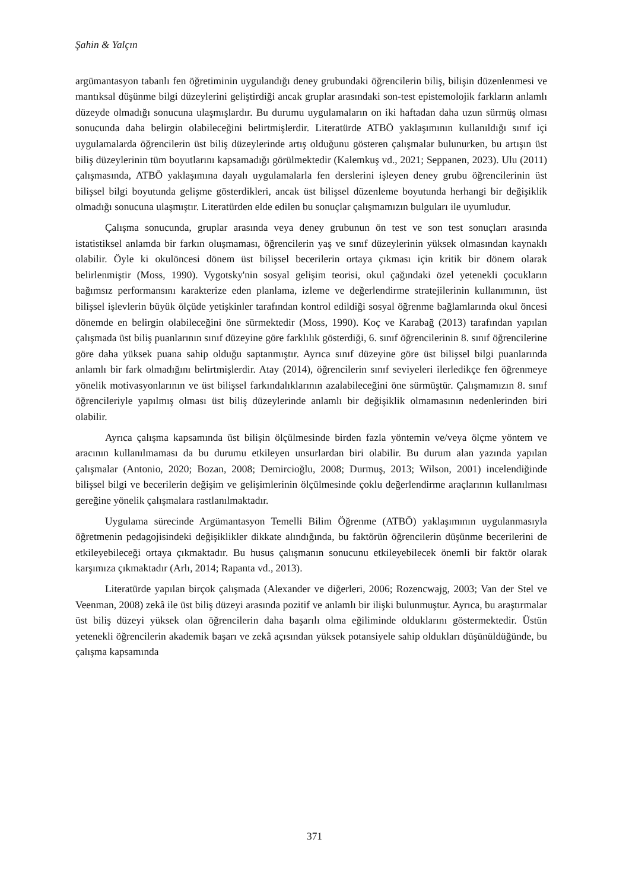Şahin & Yalçın
argümantasyon tabanlı fen öğretiminin uygulandığı deney grubundaki öğrencilerin biliş, bilişin düzenlenmesi ve mantıksal düşünme bilgi düzeylerini geliştirdiği ancak gruplar arasındaki son-test epistemolojik farkların anlamlı düzeyde olmadığı sonucuna ulaşmışlardır. Bu durumu uygulamaların on iki haftadan daha uzun sürmüş olması sonucunda daha belirgin olabileceğini belirtmişlerdir. Literatürde ATBÖ yaklaşımının kullanıldığı sınıf içi uygulamalarda öğrencilerin üst biliş düzeylerinde artış olduğunu gösteren çalışmalar bulunurken, bu artışın üst biliş düzeylerinin tüm boyutlarını kapsamadığı görülmektedir (Kalemkuş vd., 2021; Seppanen, 2023). Ulu (2011) çalışmasında, ATBÖ yaklaşımına dayalı uygulamalarla fen derslerini işleyen deney grubu öğrencilerinin üst bilişsel bilgi boyutunda gelişme gösterdikleri, ancak üst bilişsel düzenleme boyutunda herhangi bir değişiklik olmadığı sonucuna ulaşmıştır. Literatürden elde edilen bu sonuçlar çalışmamızın bulguları ile uyumludur.
Çalışma sonucunda, gruplar arasında veya deney grubunun ön test ve son test sonuçları arasında istatistiksel anlamda bir farkın oluşmaması, öğrencilerin yaş ve sınıf düzeylerinin yüksek olmasından kaynaklı olabilir. Öyle ki okulöncesi dönem üst bilişsel becerilerin ortaya çıkması için kritik bir dönem olarak belirlenmiştir (Moss, 1990). Vygotsky'nin sosyal gelişim teorisi, okul çağındaki özel yetenekli çocukların bağımsız performansını karakterize eden planlama, izleme ve değerlendirme stratejilerinin kullanımının, üst bilişsel işlevlerin büyük ölçüde yetişkinler tarafından kontrol edildiği sosyal öğrenme bağlamlarında okul öncesi dönemde en belirgin olabileceğini öne sürmektedir (Moss, 1990). Koç ve Karabağ (2013) tarafından yapılan çalışmada üst biliş puanlarının sınıf düzeyine göre farklılık gösterdiği, 6. sınıf öğrencilerinin 8. sınıf öğrencilerine göre daha yüksek puana sahip olduğu saptanmıştır. Ayrıca sınıf düzeyine göre üst bilişsel bilgi puanlarında anlamlı bir fark olmadığını belirtmişlerdir. Atay (2014), öğrencilerin sınıf seviyeleri ilerledikçe fen öğrenmeye yönelik motivasyonlarının ve üst bilişsel farkındalıklarının azalabileceğini öne sürmüştür. Çalışmamızın 8. sınıf öğrencileriyle yapılmış olması üst biliş düzeylerinde anlamlı bir değişiklik olmamasının nedenlerinden biri olabilir.
Ayrıca çalışma kapsamında üst bilişin ölçülmesinde birden fazla yöntemin ve/veya ölçme yöntem ve aracının kullanılmaması da bu durumu etkileyen unsurlardan biri olabilir. Bu durum alan yazında yapılan çalışmalar (Antonio, 2020; Bozan, 2008; Demircioğlu, 2008; Durmuş, 2013; Wilson, 2001) incelendiğinde bilişsel bilgi ve becerilerin değişim ve gelişimlerinin ölçülmesinde çoklu değerlendirme araçlarının kullanılması gereğine yönelik çalışmalara rastlanılmaktadır.
Uygulama sürecinde Argümantasyon Temelli Bilim Öğrenme (ATBÖ) yaklaşımının uygulanmasıyla öğretmenin pedagojisindeki değişiklikler dikkate alındığında, bu faktörün öğrencilerin düşünme becerilerini de etkileyebileceği ortaya çıkmaktadır. Bu husus çalışmanın sonucunu etkileyebilecek önemli bir faktör olarak karşımıza çıkmaktadır (Arlı, 2014; Rapanta vd., 2013).
Literatürde yapılan birçok çalışmada (Alexander ve diğerleri, 2006; Rozencwajg, 2003; Van der Stel ve Veenman, 2008) zekâ ile üst biliş düzeyi arasında pozitif ve anlamlı bir ilişki bulunmuştur. Ayrıca, bu araştırmalar üst biliş düzeyi yüksek olan öğrencilerin daha başarılı olma eğiliminde olduklarını göstermektedir. Üstün yetenekli öğrencilerin akademik başarı ve zekâ açısından yüksek potansiyele sahip oldukları düşünüldüğünde, bu çalışma kapsamında
371